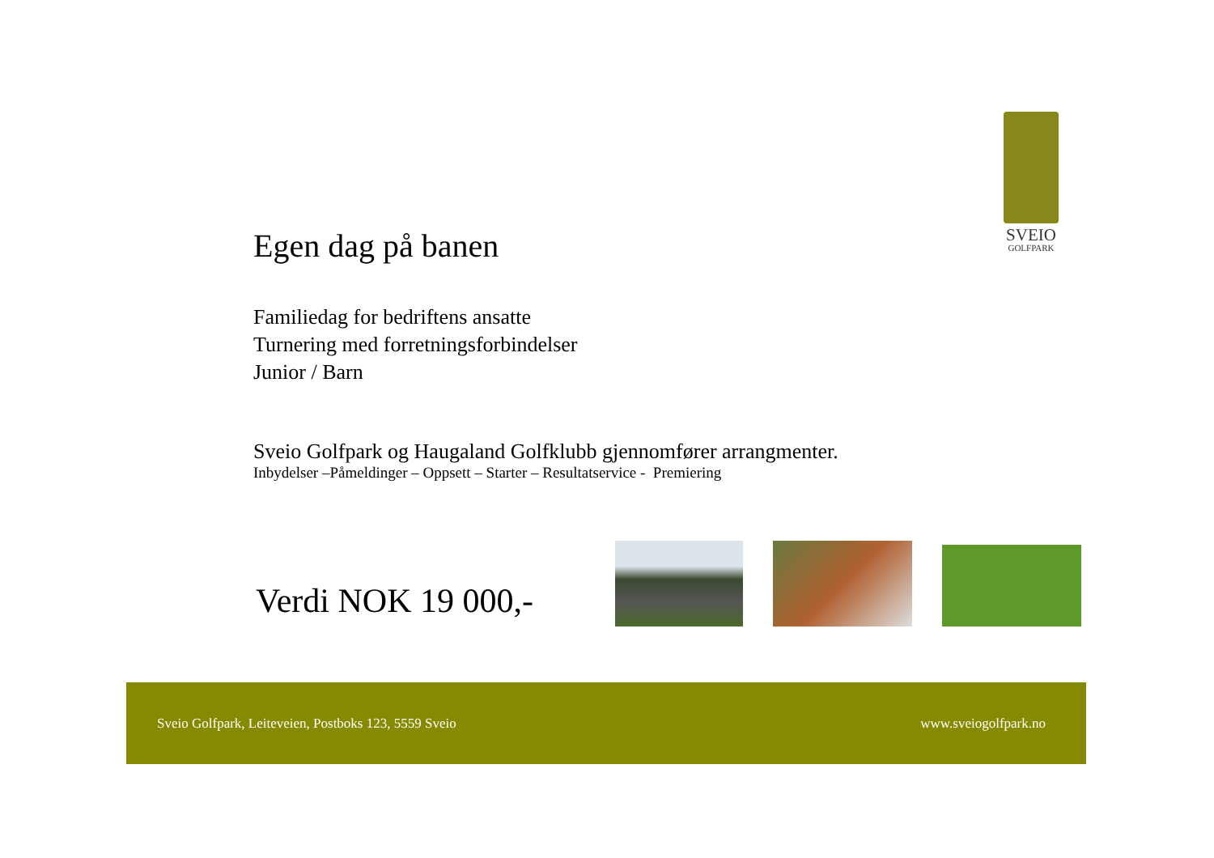SVEIO
GOLFPARK
Egen dag på banen
Familiedag for bedriftens ansatte
Turnering med forretningsforbindelser
Junior / Barn
Sveio Golfpark og Haugaland Golfklubb gjennomfører arrangmenter.
Inbydelser –Påmeldinger – Oppsett – Starter – Resultatservice - Premiering
Verdi NOK 19 000,-
Sveio Golfpark, Leiteveien, Postboks 123, 5559 Sveio www.sveiogolfpark.no